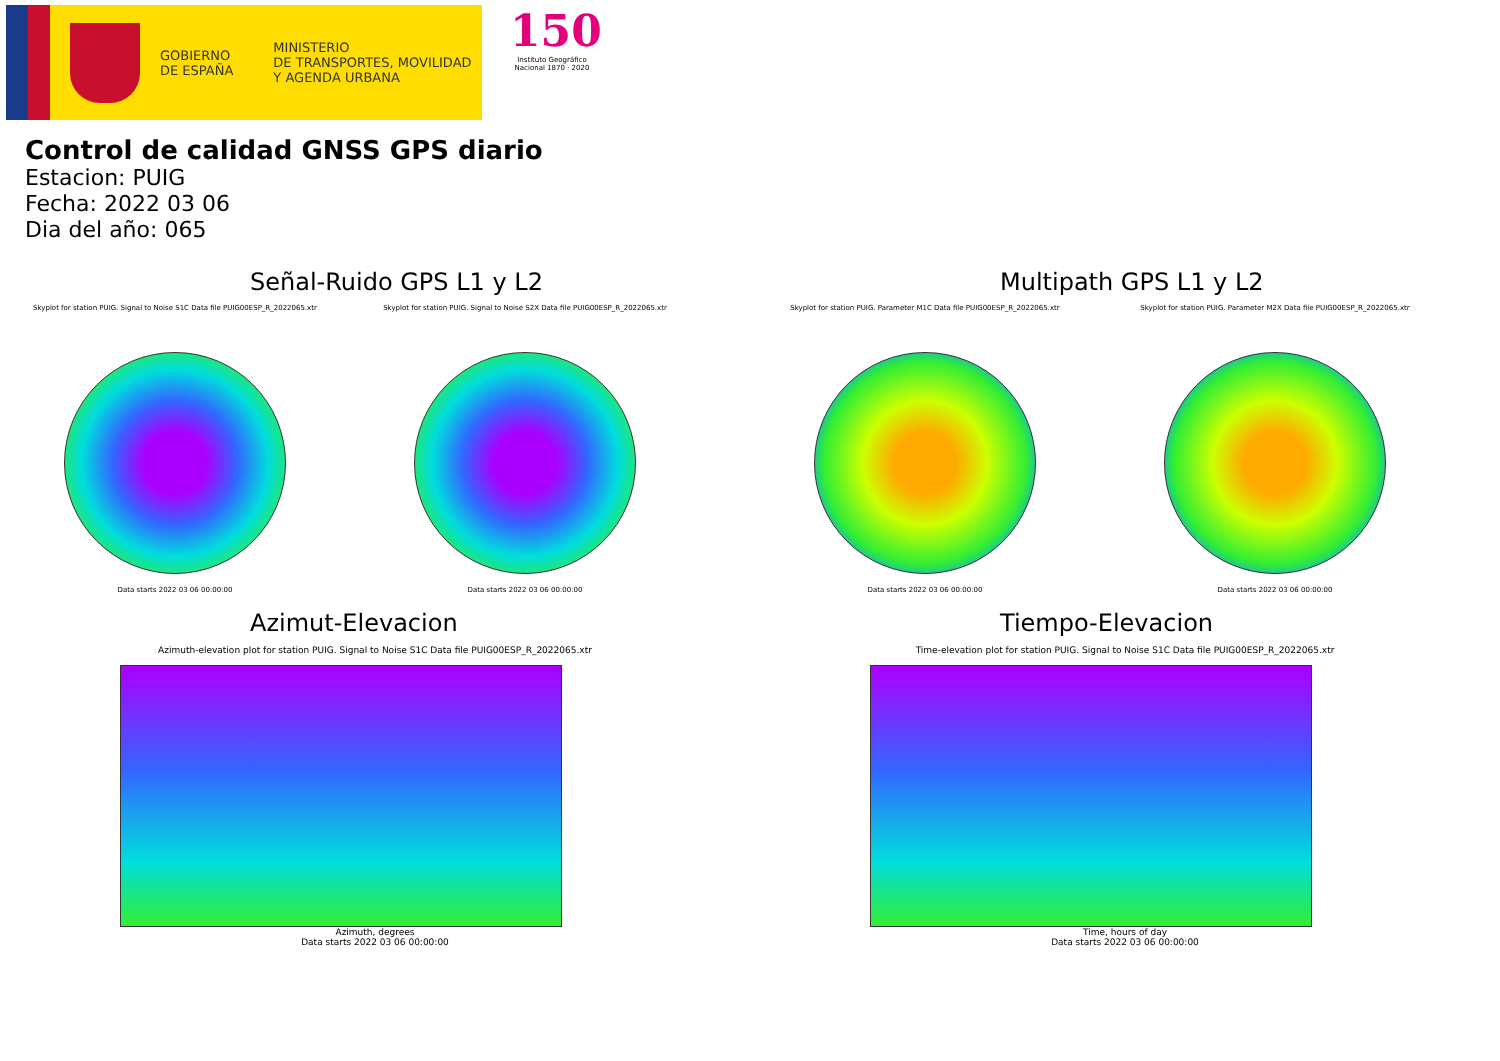GOBIERNO
DE ESPAÑA
MINISTERIO
DE TRANSPORTES, MOVILIDAD
Y AGENDA URBANA
150
Instituto Geográfico
Nacional 1870 · 2020
Control de calidad GNSS GPS diario
Estacion: PUIG
Fecha: 2022 03 06
Dia del año: 065
Señal-Ruido GPS L1 y L2
Skyplot for station PUIG. Signal to Noise S1C Data file PUIG00ESP_R_2022065.xtr
Data starts 2022 03 06 00:00:00
Skyplot for station PUIG. Signal to Noise S2X Data file PUIG00ESP_R_2022065.xtr
Data starts 2022 03 06 00:00:00
Multipath GPS L1 y L2
Skyplot for station PUIG. Parameter M1C Data file PUIG00ESP_R_2022065.xtr
Data starts 2022 03 06 00:00:00
Skyplot for station PUIG. Parameter M2X Data file PUIG00ESP_R_2022065.xtr
Data starts 2022 03 06 00:00:00
Azimut-Elevacion
Azimuth-elevation plot for station PUIG. Signal to Noise S1C Data file PUIG00ESP_R_2022065.xtr
Azimuth, degrees
Data starts 2022 03 06 00:00:00
Tiempo-Elevacion
Time-elevation plot for station PUIG. Signal to Noise S1C Data file PUIG00ESP_R_2022065.xtr
Time, hours of day
Data starts 2022 03 06 00:00:00